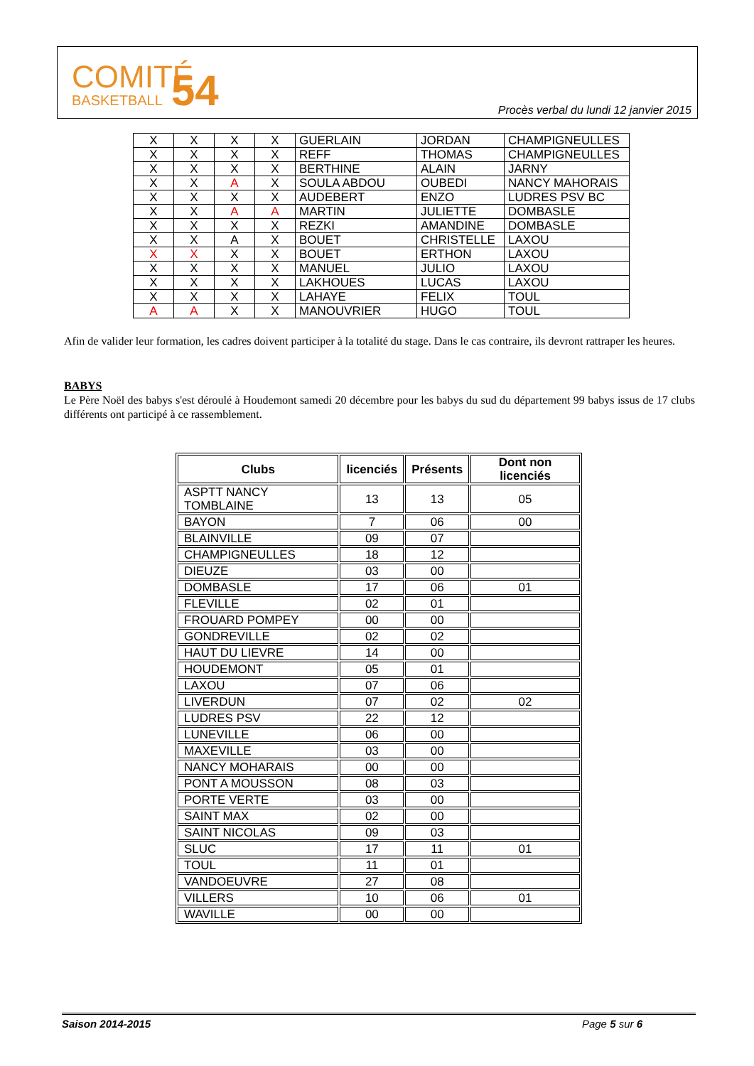COMITÉ
BASKETBALL
54
Procès verbal du lundi 12 janvier 2015
| X | X | X | X | GUERLAIN | JORDAN | CHAMPIGNEULLES |
| X | X | X | X | REFF | THOMAS | CHAMPIGNEULLES |
| X | X | X | X | BERTHINE | ALAIN | JARNY |
| X | X | A | X | SOULA ABDOU | OUBEDI | NANCY MAHORAIS |
| X | X | X | X | AUDEBERT | ENZO | LUDRES PSV BC |
| X | X | A | A | MARTIN | JULIETTE | DOMBASLE |
| X | X | X | X | REZKI | AMANDINE | DOMBASLE |
| X | X | A | X | BOUET | CHRISTELLE | LAXOU |
| X | X | X | X | BOUET | ERTHON | LAXOU |
| X | X | X | X | MANUEL | JULIO | LAXOU |
| X | X | X | X | LAKHOUES | LUCAS | LAXOU |
| X | X | X | X | LAHAYE | FELIX | TOUL |
| A | A | X | X | MANOUVRIER | HUGO | TOUL |
Afin de valider leur formation, les cadres doivent participer à la totalité du stage. Dans le cas contraire, ils devront rattraper les heures.
BABYS
Le Père Noël des babys s'est déroulé à Houdemont samedi 20 décembre pour les babys du sud du département 99 babys issus de 17 clubs différents ont participé à ce rassemblement.
| Clubs | licenciés | Présents | Dont non licenciés |
| --- | --- | --- | --- |
| ASPTT NANCY TOMBLAINE | 13 | 13 | 05 |
| BAYON | 7 | 06 | 00 |
| BLAINVILLE | 09 | 07 | |
| CHAMPIGNEULLES | 18 | 12 | |
| DIEUZE | 03 | 00 | |
| DOMBASLE | 17 | 06 | 01 |
| FLEVILLE | 02 | 01 | |
| FROUARD POMPEY | 00 | 00 | |
| GONDREVILLE | 02 | 02 | |
| HAUT DU LIEVRE | 14 | 00 | |
| HOUDEMONT | 05 | 01 | |
| LAXOU | 07 | 06 | |
| LIVERDUN | 07 | 02 | 02 |
| LUDRES PSV | 22 | 12 | |
| LUNEVILLE | 06 | 00 | |
| MAXEVILLE | 03 | 00 | |
| NANCY MOHARAIS | 00 | 00 | |
| PONT A MOUSSON | 08 | 03 | |
| PORTE VERTE | 03 | 00 | |
| SAINT MAX | 02 | 00 | |
| SAINT NICOLAS | 09 | 03 | |
| SLUC | 17 | 11 | 01 |
| TOUL | 11 | 01 | |
| VANDOEUVRE | 27 | 08 | |
| VILLERS | 10 | 06 | 01 |
| WAVILLE | 00 | 00 | |
Saison 2014-2015 Page 5 sur 6